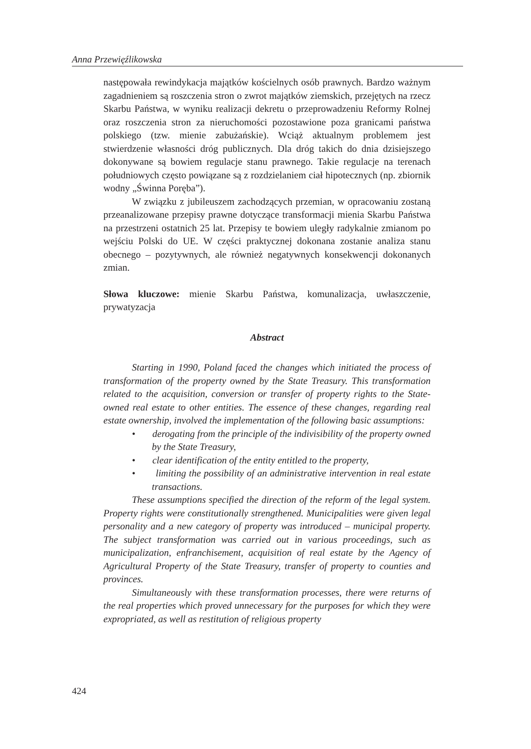Anna Przewięźlikowska
następowała rewindykacja majątków kościelnych osób prawnych. Bardzo ważnym zagadnieniem są roszczenia stron o zwrot majątków ziemskich, przejętych na rzecz Skarbu Państwa, w wyniku realizacji dekretu o przeprowadzeniu Reformy Rolnej oraz roszczenia stron za nieruchomości pozostawione poza granicami państwa polskiego (tzw. mienie zabużańskie). Wciąż aktualnym problemem jest stwierdzenie własności dróg publicznych. Dla dróg takich do dnia dzisiejszego dokonywane są bowiem regulacje stanu prawnego. Takie regulacje na terenach południowych często powiązane są z rozdzielaniem ciał hipotecznych (np. zbiornik wodny „Świnna Poręba”).
W związku z jubileuszem zachodzących przemian, w opracowaniu zostaną przeanalizowane przepisy prawne dotyczące transformacji mienia Skarbu Państwa na przestrzeni ostatnich 25 lat. Przepisy te bowiem uległy radykalnie zmianom po wejściu Polski do UE. W części praktycznej dokonana zostanie analiza stanu obecnego – pozytywnych, ale również negatywnych konsekwencji dokonanych zmian.
Słowa kluczowe: mienie Skarbu Państwa, komunalizacja, uwłaszczenie, prywatyzacja
Abstract
Starting in 1990, Poland faced the changes which initiated the process of transformation of the property owned by the State Treasury. This transformation related to the acquisition, conversion or transfer of property rights to the State-owned real estate to other entities. The essence of these changes, regarding real estate ownership, involved the implementation of the following basic assumptions:
• derogating from the principle of the indivisibility of the property owned by the State Treasury,
• clear identification of the entity entitled to the property,
• limiting the possibility of an administrative intervention in real estate transactions.
These assumptions specified the direction of the reform of the legal system. Property rights were constitutionally strengthened. Municipalities were given legal personality and a new category of property was introduced – municipal property. The subject transformation was carried out in various proceedings, such as municipalization, enfranchisement, acquisition of real estate by the Agency of Agricultural Property of the State Treasury, transfer of property to counties and provinces.
Simultaneously with these transformation processes, there were returns of the real properties which proved unnecessary for the purposes for which they were expropriated, as well as restitution of religious property
424